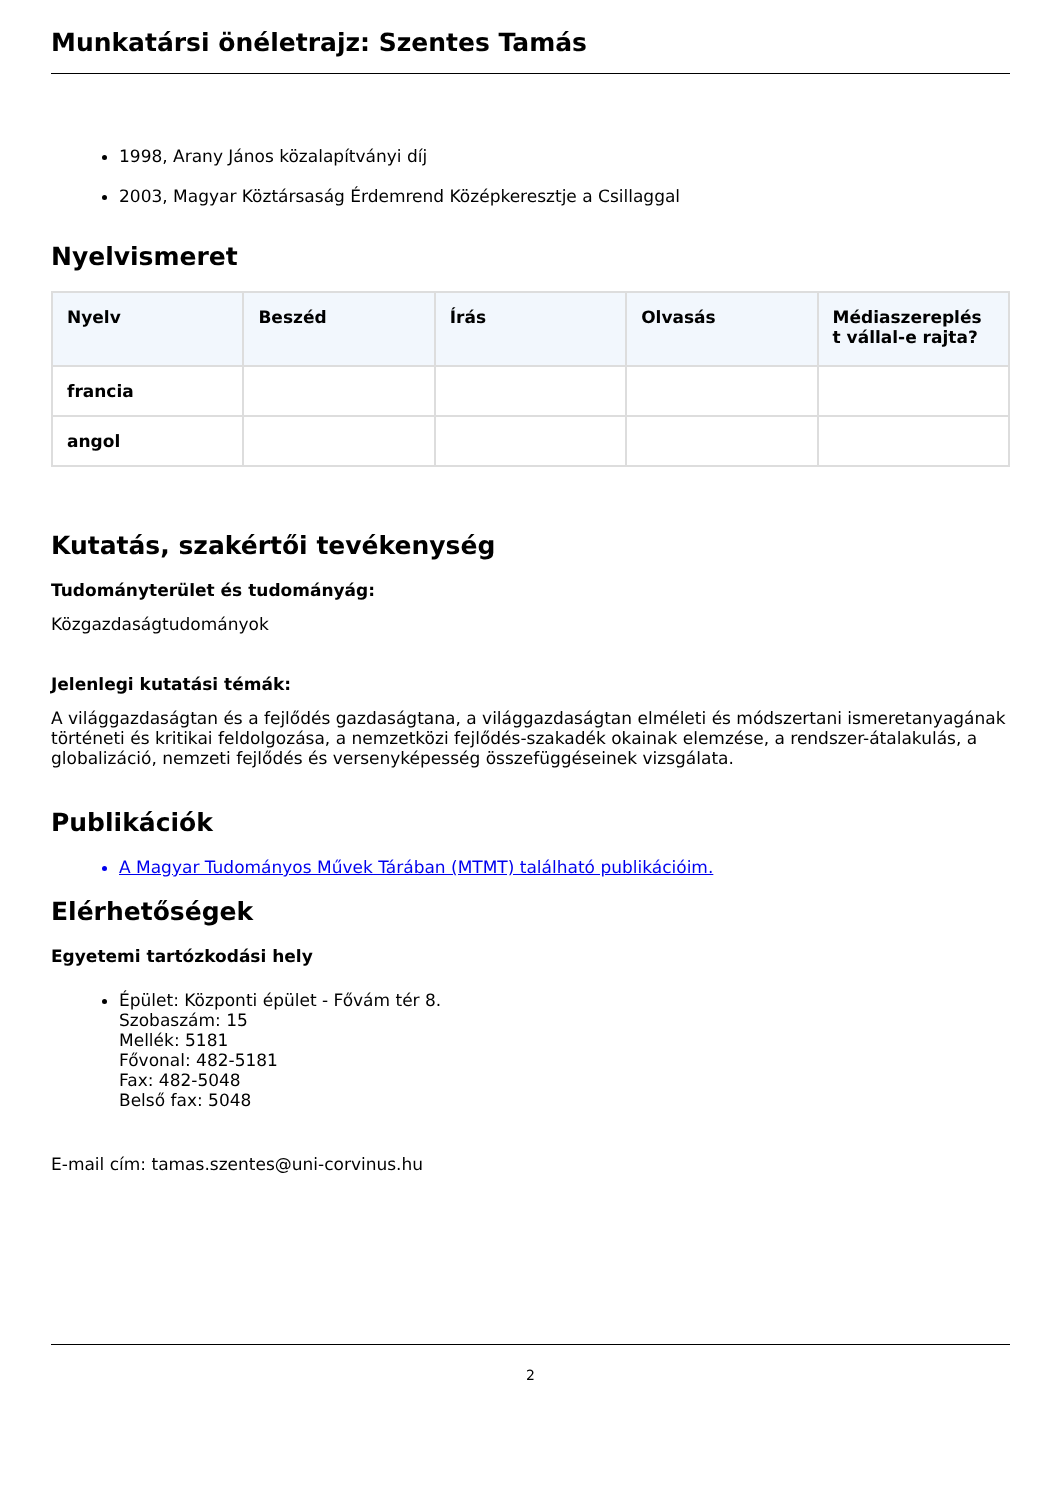Munkatársi önéletrajz: Szentes Tamás
1998, Arany János közalapítványi díj
2003, Magyar Köztársaság Érdemrend Középkeresztje a Csillaggal
Nyelvismeret
| Nyelv | Beszéd | Írás | Olvasás | Médiaszereplés t vállal-e rajta? |
| --- | --- | --- | --- | --- |
| francia | | | | |
| angol | | | | |
Kutatás, szakértői tevékenység
Tudományterület és tudományág:
Közgazdaságtudományok
Jelenlegi kutatási témák:
A világgazdaságtan és a fejlődés gazdaságtana, a világgazdaságtan elméleti és módszertani ismeretanyagának történeti és kritikai feldolgozása, a nemzetközi fejlődés-szakadék okainak elemzése, a rendszer-átalakulás, a globalizáció, nemzeti fejlődés és versenyképesség összefüggéseinek vizsgálata.
Publikációk
A Magyar Tudományos Művek Tárában (MTMT) található publikációim.
Elérhetőségek
Egyetemi tartózkodási hely
Épület: Központi épület - Fővám tér 8.
Szobaszám: 15
Mellék: 5181
Fővonal: 482-5181
Fax: 482-5048
Belső fax: 5048
E-mail cím: tamas.szentes@uni-corvinus.hu
2